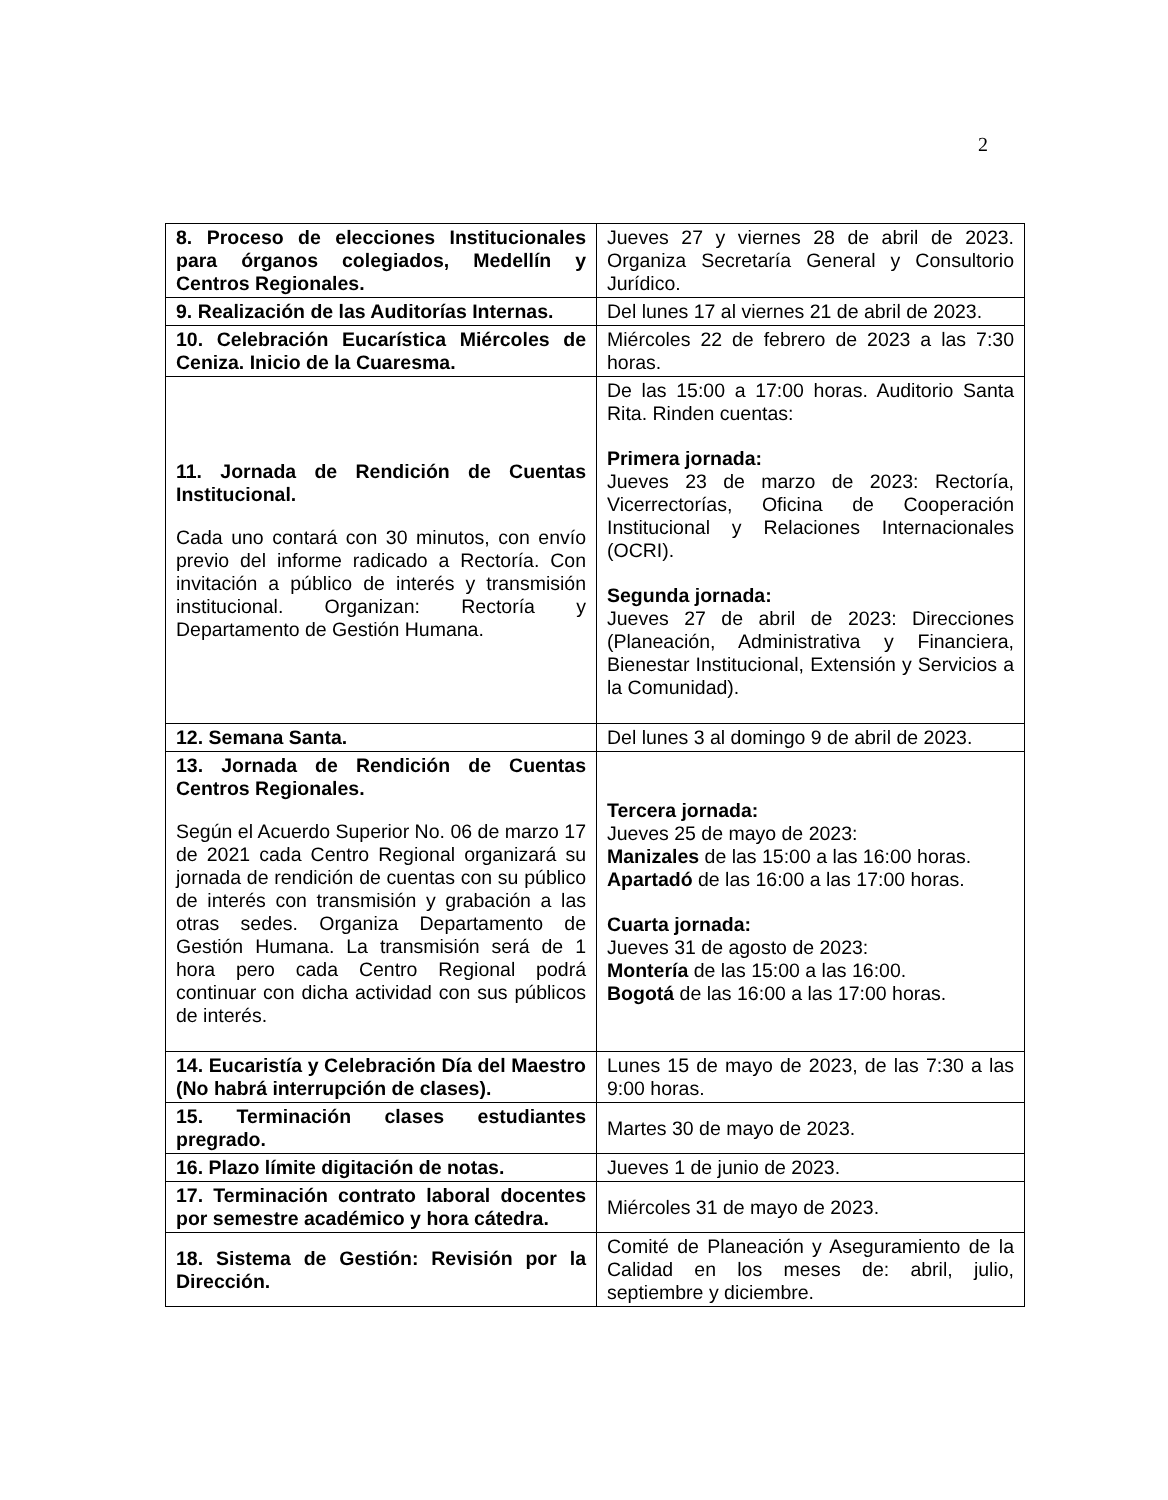2
| 8. Proceso de elecciones Institucionales para órganos colegiados, Medellín y Centros Regionales. | Jueves 27 y viernes 28 de abril de 2023. Organiza Secretaría General y Consultorio Jurídico. |
| 9. Realización de las Auditorías Internas. | Del lunes 17 al viernes 21 de abril de 2023. |
| 10. Celebración Eucarística Miércoles de Ceniza. Inicio de la Cuaresma. | Miércoles 22 de febrero de 2023 a las 7:30 horas. |
| 11. Jornada de Rendición de Cuentas Institucional. Cada uno contará con 30 minutos, con envío previo del informe radicado a Rectoría. Con invitación a público de interés y transmisión institucional. Organizan: Rectoría y Departamento de Gestión Humana. | De las 15:00 a 17:00 horas. Auditorio Santa Rita. Rinden cuentas: Primera jornada: Jueves 23 de marzo de 2023: Rectoría, Vicerrectorías, Oficina de Cooperación Institucional y Relaciones Internacionales (OCRI). Segunda jornada: Jueves 27 de abril de 2023: Direcciones (Planeación, Administrativa y Financiera, Bienestar Institucional, Extensión y Servicios a la Comunidad). |
| 12. Semana Santa. | Del lunes 3 al domingo 9 de abril de 2023. |
| 13. Jornada de Rendición de Cuentas Centros Regionales. Según el Acuerdo Superior No. 06 de marzo 17 de 2021 cada Centro Regional organizará su jornada de rendición de cuentas con su público de interés con transmisión y grabación a las otras sedes. Organiza Departamento de Gestión Humana. La transmisión será de 1 hora pero cada Centro Regional podrá continuar con dicha actividad con sus públicos de interés. | Tercera jornada: Jueves 25 de mayo de 2023: Manizales de las 15:00 a las 16:00 horas. Apartadó de las 16:00 a las 17:00 horas. Cuarta jornada: Jueves 31 de agosto de 2023: Montería de las 15:00 a las 16:00. Bogotá de las 16:00 a las 17:00 horas. |
| 14. Eucaristía y Celebración Día del Maestro (No habrá interrupción de clases). | Lunes 15 de mayo de 2023, de las 7:30 a las 9:00 horas. |
| 15. Terminación clases estudiantes pregrado. | Martes 30 de mayo de 2023. |
| 16. Plazo límite digitación de notas. | Jueves 1 de junio de 2023. |
| 17. Terminación contrato laboral docentes por semestre académico y hora cátedra. | Miércoles 31 de mayo de 2023. |
| 18. Sistema de Gestión: Revisión por la Dirección. | Comité de Planeación y Aseguramiento de la Calidad en los meses de: abril, julio, septiembre y diciembre. |